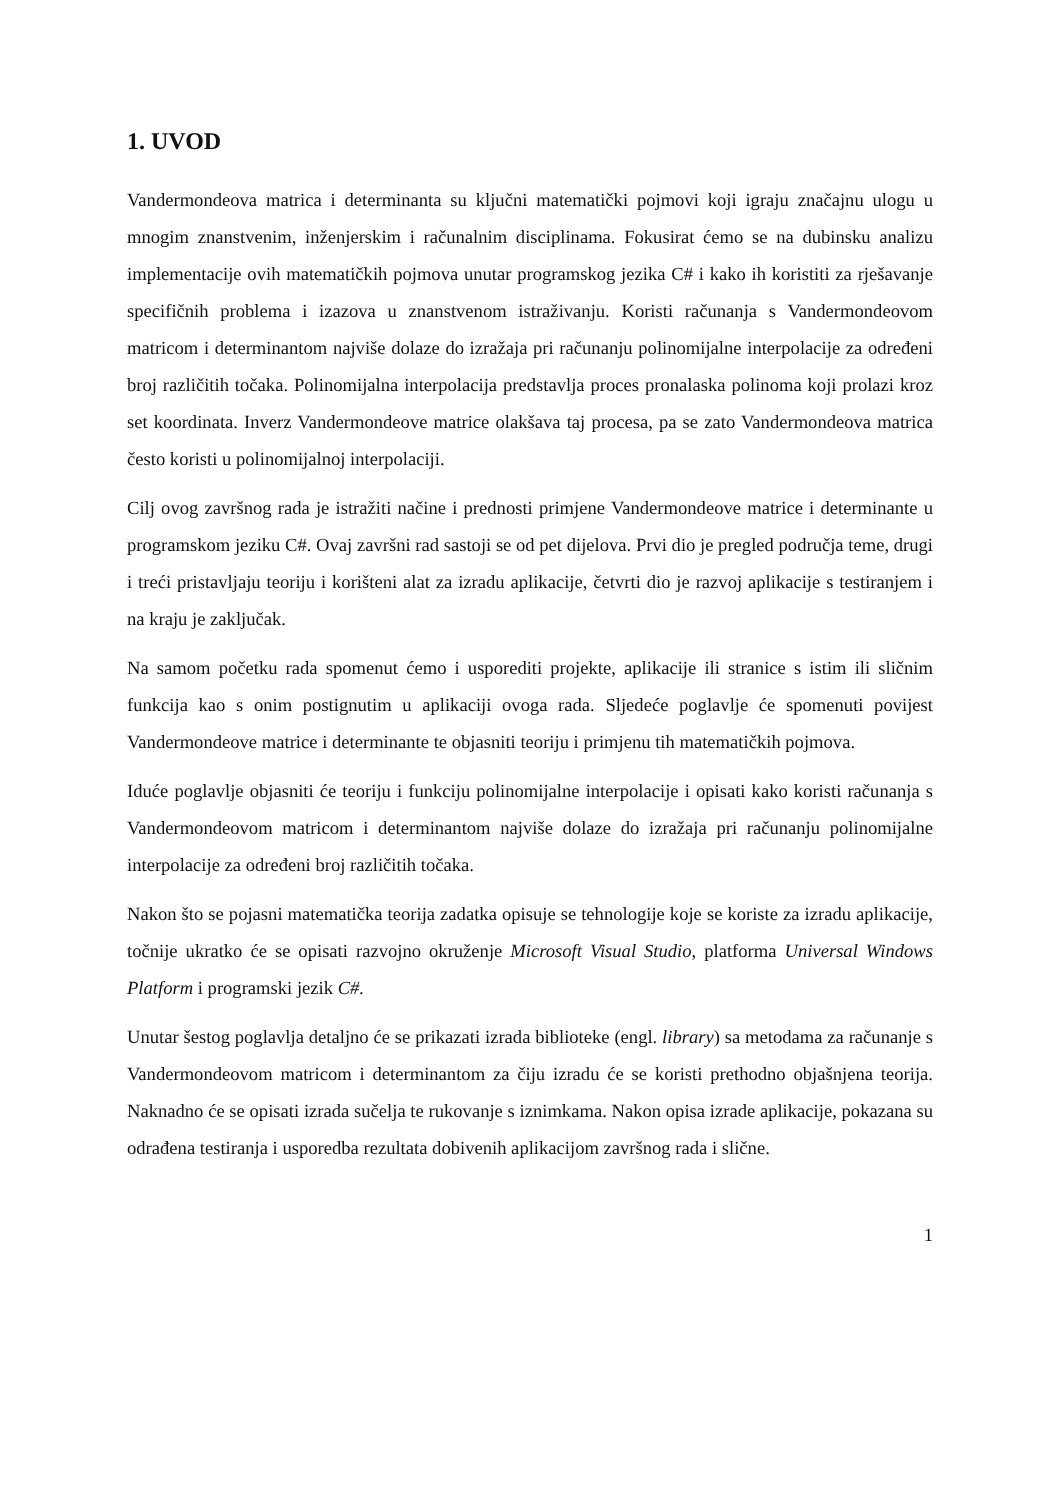1. UVOD
Vandermondeova matrica i determinanta su ključni matematički pojmovi koji igraju značajnu ulogu u mnogim znanstvenim, inženjerskim i računalnim disciplinama. Fokusirat ćemo se na dubinsku analizu implementacije ovih matematičkih pojmova unutar programskog jezika C# i kako ih koristiti za rješavanje specifičnih problema i izazova u znanstvenom istraživanju. Koristi računanja s Vandermondeovom matricom i determinantom najviše dolaze do izražaja pri računanju polinomijalne interpolacije za određeni broj različitih točaka. Polinomijalna interpolacija predstavlja proces pronalaska polinoma koji prolazi kroz set koordinata. Inverz Vandermondeove matrice olakšava taj procesa, pa se zato Vandermondeova matrica često koristi u polinomijalnoj interpolaciji.
Cilj ovog završnog rada je istražiti načine i prednosti primjene Vandermondeove matrice i determinante u programskom jeziku C#. Ovaj završni rad sastoji se od pet dijelova. Prvi dio je pregled područja teme, drugi i treći pristavljaju teoriju i korišteni alat za izradu aplikacije, četvrti dio je razvoj aplikacije s testiranjem i na kraju je zaključak.
Na samom početku rada spomenut ćemo i usporediti projekte, aplikacije ili stranice s istim ili sličnim funkcija kao s onim postignutim u aplikaciji ovoga rada. Sljedeće poglavlje će spomenuti povijest Vandermondeove matrice i determinante te objasniti teoriju i primjenu tih matematičkih pojmova.
Iduće poglavlje objasniti će teoriju i funkciju polinomijalne interpolacije i opisati kako koristi računanja s Vandermondeovom matricom i determinantom najviše dolaze do izražaja pri računanju polinomijalne interpolacije za određeni broj različitih točaka.
Nakon što se pojasni matematička teorija zadatka opisuje se tehnologije koje se koriste za izradu aplikacije, točnije ukratko će se opisati razvojno okruženje Microsoft Visual Studio, platforma Universal Windows Platform i programski jezik C#.
Unutar šestog poglavlja detaljno će se prikazati izrada biblioteke (engl. library) sa metodama za računanje s Vandermondeovom matricom i determinantom za čiju izradu će se koristi prethodno objašnjena teorija. Naknadno će se opisati izrada sučelja te rukovanje s iznimkama. Nakon opisa izrade aplikacije, pokazana su odrađena testiranja i usporedba rezultata dobivenih aplikacijom završnog rada i slične.
1